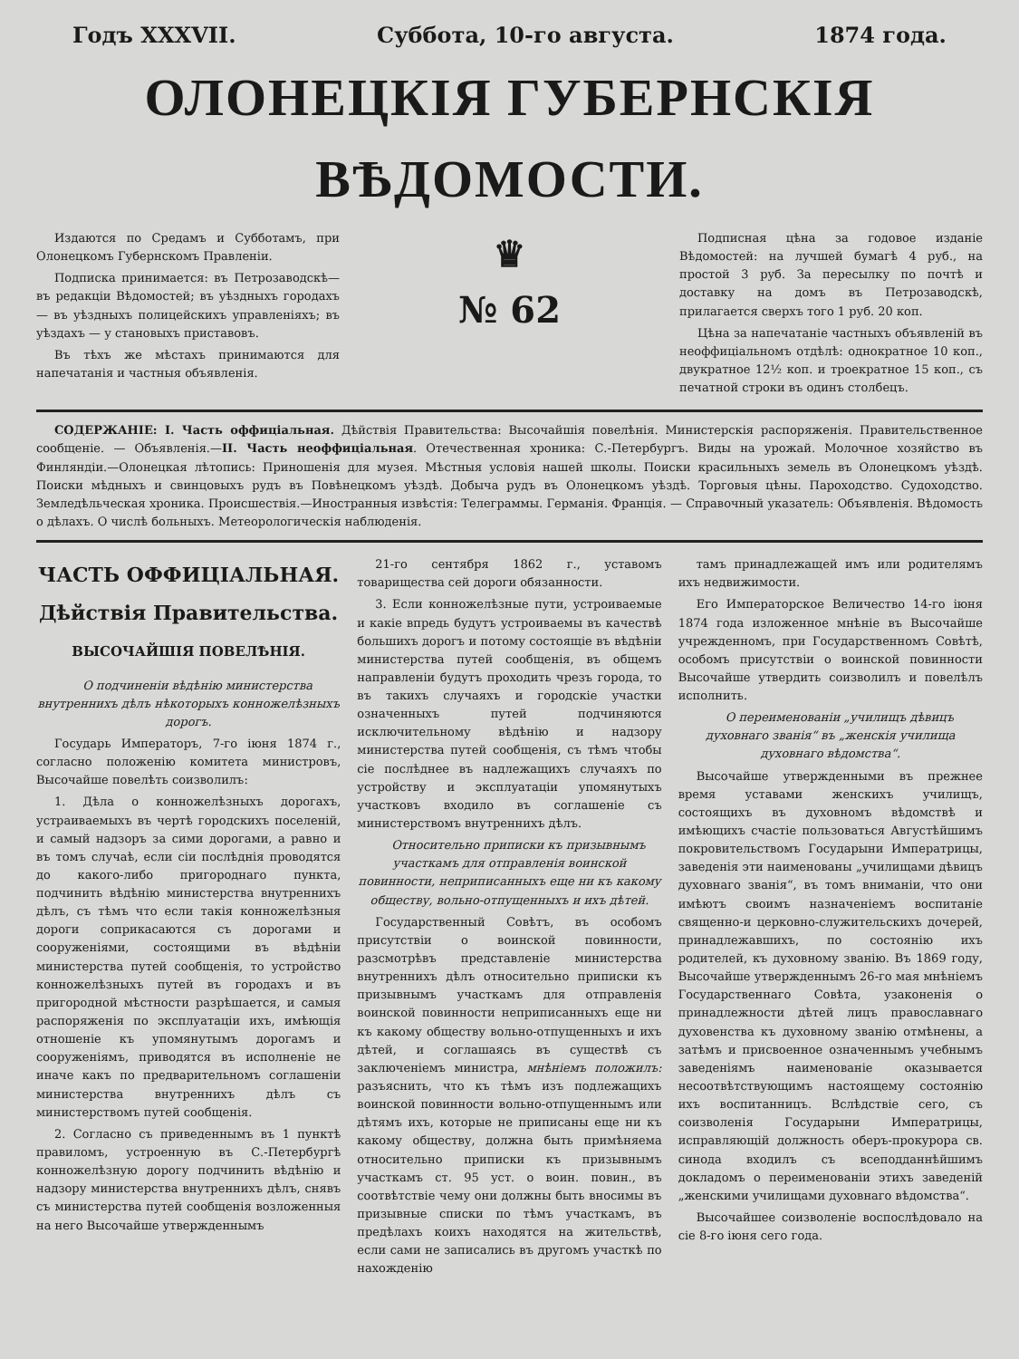Годъ XXXVII. Суббота, 10-го августа. 1874 года.
ОЛОНЕЦКІЯ ГУБЕРНСКІЯ ВѢДОМОСТИ.
Издаются по Средамъ и Субботамъ, при Олонецкомъ Губернскомъ Правленіи.
Подписка принимается: въ Петрозаводскѣ—въ редакціи Вѣдомостей; въ уѣздныхъ городахъ — въ уѣздныхъ полицейскихъ управленіяхъ; въ уѣздахъ — у становыхъ приставовъ.
Въ тѣхъ же мѣстахъ принимаются для напечатанія и частныя объявленія.
♛
№ 62
Подписная цѣна за годовое изданіе Вѣдомостей: на лучшей бумагѣ 4 руб., на простой 3 руб. За пересылку по почтѣ и доставку на домъ въ Петрозаводскѣ, прилагается сверхъ того 1 руб. 20 коп.
Цѣна за напечатаніе частныхъ объявленій въ неоффиціальномъ отдѣлѣ: однократное 10 коп., двукратное 12½ коп. и троекратное 15 коп., съ печатной строки въ одинъ столбецъ.
СОДЕРЖАНІЕ: I. Часть оффиціальная. Дѣйствія Правительства: Высочайшія повелѣнія. Министерскія распоряженія. Правительственное сообщеніе. — Объявленія.—II. Часть неоффиціальная. Отечественная хроника: С.-Петербургъ. Виды на урожай. Молочное хозяйство въ Финляндіи.—Олонецкая лѣтопись: Приношенія для музея. Мѣстныя условія нашей школы. Поиски красильныхъ земель въ Олонецкомъ уѣздѣ. Поиски мѣдныхъ и свинцовыхъ рудъ въ Повѣнецкомъ уѣздѣ. Добыча рудъ въ Олонецкомъ уѣздѣ. Торговыя цѣны. Пароходство. Судоходство. Земледѣльческая хроника. Происшествія.—Иностранныя извѣстія: Телеграммы. Германія. Франція. — Справочный указатель: Объявленія. Вѣдомость о дѣлахъ. О числѣ больныхъ. Метеорологическія наблюденія.
ЧАСТЬ ОФФИЦІАЛЬНАЯ.
Дѣйствія Правительства.
ВЫСОЧАЙШІЯ ПОВЕЛѢНІЯ.
О подчиненіи вѣдѣнію министерства внутреннихъ дѣлъ нѣкоторыхъ конножелѣзныхъ дорогъ.
Государь Императоръ, 7-го іюня 1874 г., согласно положенію комитета министровъ, Высочайше повелѣть соизволилъ:
1. Дѣла о конножелѣзныхъ дорогахъ, устраиваемыхъ въ чертѣ городскихъ поселеній, и самый надзоръ за сими дорогами, а равно и въ томъ случаѣ, если сіи послѣднія проводятся до какого-либо пригороднаго пункта, подчинить вѣдѣнію министерства внутреннихъ дѣлъ, съ тѣмъ что если такія конножелѣзныя дороги соприкасаются съ дорогами и сооруженіями, состоящими въ вѣдѣніи министерства путей сообщенія, то устройство конножелѣзныхъ путей въ городахъ и въ пригородной мѣстности разрѣшается, и самыя распоряженія по эксплуатаціи ихъ, имѣющія отношеніе къ упомянутымъ дорогамъ и сооруженіямъ, приводятся въ исполненіе не иначе какъ по предварительномъ соглашеніи министерства внутреннихъ дѣлъ съ министерствомъ путей сообщенія.
2. Согласно съ приведеннымъ въ 1 пунктѣ правиломъ, устроенную въ С.-Петербургѣ конножелѣзную дорогу подчинить вѣдѣнію и надзору министерства внутреннихъ дѣлъ, снявъ съ министерства путей сообщенія возложенныя на него Высочайше утвержденнымъ
21-го сентября 1862 г., уставомъ товарищества сей дороги обязанности.
3. Если конножелѣзные пути, устроиваемые и какіе впредь будутъ устроиваемы въ качествѣ большихъ дорогъ и потому состоящіе въ вѣдѣніи министерства путей сообщенія, въ общемъ направленіи будутъ проходить чрезъ города, то въ такихъ случаяхъ и городскіе участки означенныхъ путей подчиняются исключительному вѣдѣнію и надзору министерства путей сообщенія, съ тѣмъ чтобы сіе послѣднее въ надлежащихъ случаяхъ по устройству и эксплуатаціи упомянутыхъ участковъ входило въ соглашеніе съ министерствомъ внутреннихъ дѣлъ.
Относительно приписки къ призывнымъ участкамъ для отправленія воинской повинности, неприписанныхъ еще ни къ какому обществу, вольно-отпущенныхъ и ихъ дѣтей.
Государственный Совѣтъ, въ особомъ присутствіи о воинской повинности, разсмотрѣвъ представленіе министерства внутреннихъ дѣлъ относительно приписки къ призывнымъ участкамъ для отправленія воинской повинности неприписанныхъ еще ни къ какому обществу вольно-отпущенныхъ и ихъ дѣтей, и соглашаясь въ существѣ съ заключеніемъ министра, мнѣніемъ положилъ: разъяснить, что къ тѣмъ изъ подлежащихъ воинской повинности вольно-отпущеннымъ или дѣтямъ ихъ, которые не приписаны еще ни къ какому обществу, должна быть примѣняема относительно приписки къ призывнымъ участкамъ ст. 95 уст. о воин. повин., въ соотвѣтствіе чему они должны быть вносимы въ призывные списки по тѣмъ участкамъ, въ предѣлахъ коихъ находятся на жительствѣ, если сами не записались въ другомъ участкѣ по нахожденію
тамъ принадлежащей имъ или родителямъ ихъ недвижимости.
Его Императорское Величество 14-го іюня 1874 года изложенное мнѣніе въ Высочайше учрежденномъ, при Государственномъ Совѣтѣ, особомъ присутствіи о воинской повинности Высочайше утвердить соизволилъ и повелѣлъ исполнить.
О переименованіи „училищъ дѣвицъ духовнаго званія“ въ „женскія училища духовнаго вѣдомства“.
Высочайше утвержденными въ прежнее время уставами женскихъ училищъ, состоящихъ въ духовномъ вѣдомствѣ и имѣющихъ счастіе пользоваться Августѣйшимъ покровительствомъ Государыни Императрицы, заведенія эти наименованы „училищами дѣвицъ духовнаго званія“, въ томъ вниманіи, что они имѣютъ своимъ назначеніемъ воспитаніе священно-и церковно-служительскихъ дочерей, принадлежавшихъ, по состоянію ихъ родителей, къ духовному званію. Въ 1869 году, Высочайше утвержденнымъ 26-го мая мнѣніемъ Государственнаго Совѣта, узаконенія о принадлежности дѣтей лицъ православнаго духовенства къ духовному званію отмѣнены, а затѣмъ и присвоенное означеннымъ учебнымъ заведеніямъ наименованіе оказывается несоотвѣтствующимъ настоящему состоянію ихъ воспитанницъ. Вслѣдствіе сего, съ соизволенія Государыни Императрицы, исправляющій должность оберъ-прокурора св. синода входилъ съ всеподданнѣйшимъ докладомъ о переименованіи этихъ заведеній „женскими училищами духовнаго вѣдомства“.
Высочайшее соизволеніе воспослѣдовало на сіе 8-го іюня сего года.